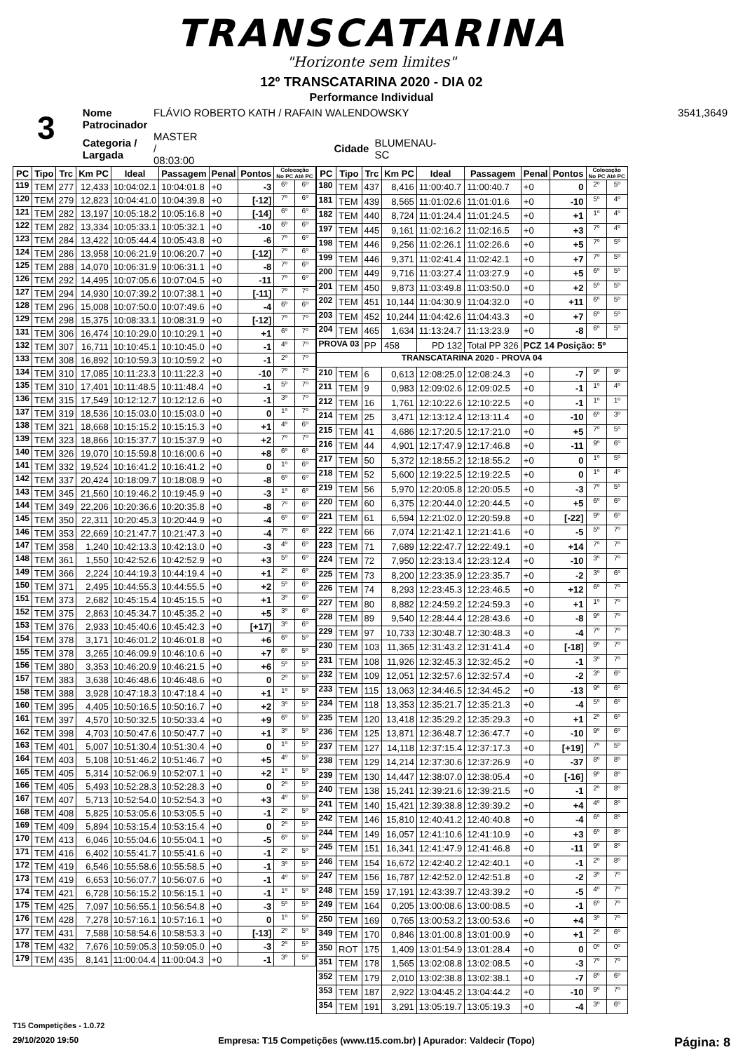TRANSCATARINA
"Horizonte sem limites"
12º TRANSCATARINA 2020 - DIA 02
Performance Individual
3
| Nome | FLÁVIO ROBERTO KATH / RAFAIN WALENDOWSKY | | | 3541,3649 |
| Patrocinador | | | | |
| Categoria / Largada | MASTER / 08:03:00 | Cidade | BLUMENAU-SC | |
| PC | Tipo | Trc | Km PC | Ideal | Passagem | Penal | Pontos | Colocação No PC Até PC | |
| --- | --- | --- | --- | --- | --- | --- | --- | --- | --- |
| 119 | TEM | 277 | 12,433 | 10:04:02.1 | 10:04:01.8 | +0 | -3 | 6º | 6º |
| 120 | TEM | 279 | 12,823 | 10:04:41.0 | 10:04:39.8 | +0 | [-12] | 7º | 6º |
| 121 | TEM | 282 | 13,197 | 10:05:18.2 | 10:05:16.8 | +0 | [-14] | 6º | 6º |
| 122 | TEM | 282 | 13,334 | 10:05:33.1 | 10:05:32.1 | +0 | -10 | 6º | 6º |
| 123 | TEM | 284 | 13,422 | 10:05:44.4 | 10:05:43.8 | +0 | -6 | 7º | 6º |
| 124 | TEM | 286 | 13,958 | 10:06:21.9 | 10:06:20.7 | +0 | [-12] | 7º | 6º |
| 125 | TEM | 288 | 14,070 | 10:06:31.9 | 10:06:31.1 | +0 | -8 | 7º | 6º |
| 126 | TEM | 292 | 14,495 | 10:07:05.6 | 10:07:04.5 | +0 | -11 | 7º | 6º |
| 127 | TEM | 294 | 14,930 | 10:07:39.2 | 10:07:38.1 | +0 | [-11] | 7º | 7º |
| 128 | TEM | 296 | 15,008 | 10:07:50.0 | 10:07:49.6 | +0 | -4 | 6º | 6º |
| 129 | TEM | 298 | 15,375 | 10:08:33.1 | 10:08:31.9 | +0 | [-12] | 7º | 7º |
| 131 | TEM | 306 | 16,474 | 10:10:29.0 | 10:10:29.1 | +0 | +1 | 6º | 7º |
| 132 | TEM | 307 | 16,711 | 10:10:45.1 | 10:10:45.0 | +0 | -1 | 4º | 7º |
| 133 | TEM | 308 | 16,892 | 10:10:59.3 | 10:10:59.2 | +0 | -1 | 2º | 7º |
| 134 | TEM | 310 | 17,085 | 10:11:23.3 | 10:11:22.3 | +0 | -10 | 7º | 7º |
| 135 | TEM | 310 | 17,401 | 10:11:48.5 | 10:11:48.4 | +0 | -1 | 5º | 7º |
| 136 | TEM | 315 | 17,549 | 10:12:12.7 | 10:12:12.6 | +0 | -1 | 3º | 7º |
| 137 | TEM | 319 | 18,536 | 10:15:03.0 | 10:15:03.0 | +0 | 0 | 1º | 7º |
| 138 | TEM | 321 | 18,668 | 10:15:15.2 | 10:15:15.3 | +0 | +1 | 4º | 6º |
| 139 | TEM | 323 | 18,866 | 10:15:37.7 | 10:15:37.9 | +0 | +2 | 7º | 7º |
| 140 | TEM | 326 | 19,070 | 10:15:59.8 | 10:16:00.6 | +0 | +8 | 6º | 6º |
| 141 | TEM | 332 | 19,524 | 10:16:41.2 | 10:16:41.2 | +0 | 0 | 1º | 6º |
| 142 | TEM | 337 | 20,424 | 10:18:09.7 | 10:18:08.9 | +0 | -8 | 6º | 6º |
| 143 | TEM | 345 | 21,560 | 10:19:46.2 | 10:19:45.9 | +0 | -3 | 1º | 6º |
| 144 | TEM | 349 | 22,206 | 10:20:36.6 | 10:20:35.8 | +0 | -8 | 7º | 6º |
| 145 | TEM | 350 | 22,311 | 10:20:45.3 | 10:20:44.9 | +0 | -4 | 6º | 6º |
| 146 | TEM | 353 | 22,669 | 10:21:47.7 | 10:21:47.3 | +0 | -4 | 7º | 6º |
| 147 | TEM | 358 | 1,240 | 10:42:13.3 | 10:42:13.0 | +0 | -3 | 4º | 6º |
| 148 | TEM | 361 | 1,550 | 10:42:52.6 | 10:42:52.9 | +0 | +3 | 5º | 6º |
| 149 | TEM | 366 | 2,224 | 10:44:19.3 | 10:44:19.4 | +0 | +1 | 2º | 6º |
| 150 | TEM | 371 | 2,495 | 10:44:55.3 | 10:44:55.5 | +0 | +2 | 5º | 6º |
| 151 | TEM | 373 | 2,682 | 10:45:15.4 | 10:45:15.5 | +0 | +1 | 3º | 6º |
| 152 | TEM | 375 | 2,863 | 10:45:34.7 | 10:45:35.2 | +0 | +5 | 3º | 6º |
| 153 | TEM | 376 | 2,933 | 10:45:40.6 | 10:45:42.3 | +0 | [+17] | 3º | 6º |
| 154 | TEM | 378 | 3,171 | 10:46:01.2 | 10:46:01.8 | +0 | +6 | 6º | 5º |
| 155 | TEM | 378 | 3,265 | 10:46:09.9 | 10:46:10.6 | +0 | +7 | 6º | 5º |
| 156 | TEM | 380 | 3,353 | 10:46:20.9 | 10:46:21.5 | +0 | +6 | 5º | 5º |
| 157 | TEM | 383 | 3,638 | 10:46:48.6 | 10:46:48.6 | +0 | 0 | 2º | 5º |
| 158 | TEM | 388 | 3,928 | 10:47:18.3 | 10:47:18.4 | +0 | +1 | 1º | 5º |
| 160 | TEM | 395 | 4,405 | 10:50:16.5 | 10:50:16.7 | +0 | +2 | 3º | 5º |
| 161 | TEM | 397 | 4,570 | 10:50:32.5 | 10:50:33.4 | +0 | +9 | 6º | 5º |
| 162 | TEM | 398 | 4,703 | 10:50:47.6 | 10:50:47.7 | +0 | +1 | 3º | 5º |
| 163 | TEM | 401 | 5,007 | 10:51:30.4 | 10:51:30.4 | +0 | 0 | 1º | 5º |
| 164 | TEM | 403 | 5,108 | 10:51:46.2 | 10:51:46.7 | +0 | +5 | 4º | 5º |
| 165 | TEM | 405 | 5,314 | 10:52:06.9 | 10:52:07.1 | +0 | +2 | 1º | 5º |
| 166 | TEM | 405 | 5,493 | 10:52:28.3 | 10:52:28.3 | +0 | 0 | 2º | 5º |
| 167 | TEM | 407 | 5,713 | 10:52:54.0 | 10:52:54.3 | +0 | +3 | 4º | 5º |
| 168 | TEM | 408 | 5,825 | 10:53:05.6 | 10:53:05.5 | +0 | -1 | 2º | 5º |
| 169 | TEM | 409 | 5,894 | 10:53:15.4 | 10:53:15.4 | +0 | 0 | 2º | 5º |
| 170 | TEM | 413 | 6,046 | 10:55:04.6 | 10:55:04.1 | +0 | -5 | 6º | 5º |
| 171 | TEM | 416 | 6,402 | 10:55:41.7 | 10:55:41.6 | +0 | -1 | 2º | 5º |
| 172 | TEM | 419 | 6,546 | 10:55:58.6 | 10:55:58.5 | +0 | -1 | 3º | 5º |
| 173 | TEM | 419 | 6,653 | 10:56:07.7 | 10:56:07.6 | +0 | -1 | 4º | 5º |
| 174 | TEM | 421 | 6,728 | 10:56:15.2 | 10:56:15.1 | +0 | -1 | 1º | 5º |
| 175 | TEM | 425 | 7,097 | 10:56:55.1 | 10:56:54.8 | +0 | -3 | 5º | 5º |
| 176 | TEM | 428 | 7,278 | 10:57:16.1 | 10:57:16.1 | +0 | 0 | 1º | 5º |
| 177 | TEM | 431 | 7,588 | 10:58:54.6 | 10:58:53.3 | +0 | [-13] | 2º | 5º |
| 178 | TEM | 432 | 7,676 | 10:59:05.3 | 10:59:05.0 | +0 | -3 | 2º | 5º |
| 179 | TEM | 435 | 8,141 | 11:00:04.4 | 11:00:04.3 | +0 | -1 | 3º | 5º |
| PC | Tipo | Trc | Km PC | Ideal | Passagem | Penal | Pontos | Colocação No PC Até PC | |
| --- | --- | --- | --- | --- | --- | --- | --- | --- | --- |
| 180 | TEM | 437 | 8,416 | 11:00:40.7 | 11:00:40.7 | +0 | 0 | 2º | 5º |
| 181 | TEM | 439 | 8,565 | 11:01:02.6 | 11:01:01.6 | +0 | -10 | 5º | 4º |
| 182 | TEM | 440 | 8,724 | 11:01:24.4 | 11:01:24.5 | +0 | +1 | 1º | 4º |
| 197 | TEM | 445 | 9,161 | 11:02:16.2 | 11:02:16.5 | +0 | +3 | 7º | 4º |
| 198 | TEM | 446 | 9,256 | 11:02:26.1 | 11:02:26.6 | +0 | +5 | 7º | 5º |
| 199 | TEM | 446 | 9,371 | 11:02:41.4 | 11:02:42.1 | +0 | +7 | 7º | 5º |
| 200 | TEM | 449 | 9,716 | 11:03:27.4 | 11:03:27.9 | +0 | +5 | 6º | 5º |
| 201 | TEM | 450 | 9,873 | 11:03:49.8 | 11:03:50.0 | +0 | +2 | 5º | 5º |
| 202 | TEM | 451 | 10,144 | 11:04:30.9 | 11:04:32.0 | +0 | +11 | 6º | 5º |
| 203 | TEM | 452 | 10,244 | 11:04:42.6 | 11:04:43.3 | +0 | +7 | 6º | 5º |
| 204 | TEM | 465 | 1,634 | 11:13:24.7 | 11:13:23.9 | +0 | -8 | 6º | 5º |
| PROVA 03 | | PP | 458 | PD 132 | Total PP 326 | PCZ 14 Posição: 5º | | | |
| TRANSCATARINA 2020 - PROVA 04 | | | | | | | | | |
| 210 | TEM | 6 | 0,613 | 12:08:25.0 | 12:08:24.3 | +0 | -7 | 9º | 9º |
| 211 | TEM | 9 | 0,983 | 12:09:02.6 | 12:09:02.5 | +0 | -1 | 1º | 4º |
| 212 | TEM | 16 | 1,761 | 12:10:22.6 | 12:10:22.5 | +0 | -1 | 1º | 1º |
| 214 | TEM | 25 | 3,471 | 12:13:12.4 | 12:13:11.4 | +0 | -10 | 6º | 3º |
| 215 | TEM | 41 | 4,686 | 12:17:20.5 | 12:17:21.0 | +0 | +5 | 7º | 5º |
| 216 | TEM | 44 | 4,901 | 12:17:47.9 | 12:17:46.8 | +0 | -11 | 9º | 6º |
| 217 | TEM | 50 | 5,372 | 12:18:55.2 | 12:18:55.2 | +0 | 0 | 1º | 5º |
| 218 | TEM | 52 | 5,600 | 12:19:22.5 | 12:19:22.5 | +0 | 0 | 1º | 4º |
| 219 | TEM | 56 | 5,970 | 12:20:05.8 | 12:20:05.5 | +0 | -3 | 7º | 5º |
| 220 | TEM | 60 | 6,375 | 12:20:44.0 | 12:20:44.5 | +0 | +5 | 6º | 6º |
| 221 | TEM | 61 | 6,594 | 12:21:02.0 | 12:20:59.8 | +0 | [-22] | 9º | 6º |
| 222 | TEM | 66 | 7,074 | 12:21:42.1 | 12:21:41.6 | +0 | -5 | 5º | 7º |
| 223 | TEM | 71 | 7,689 | 12:22:47.7 | 12:22:49.1 | +0 | +14 | 7º | 7º |
| 224 | TEM | 72 | 7,950 | 12:23:13.4 | 12:23:12.4 | +0 | -10 | 3º | 7º |
| 225 | TEM | 73 | 8,200 | 12:23:35.9 | 12:23:35.7 | +0 | -2 | 3º | 6º |
| 226 | TEM | 74 | 8,293 | 12:23:45.3 | 12:23:46.5 | +0 | +12 | 6º | 7º |
| 227 | TEM | 80 | 8,882 | 12:24:59.2 | 12:24:59.3 | +0 | +1 | 1º | 7º |
| 228 | TEM | 89 | 9,540 | 12:28:44.4 | 12:28:43.6 | +0 | -8 | 9º | 7º |
| 229 | TEM | 97 | 10,733 | 12:30:48.7 | 12:30:48.3 | +0 | -4 | 7º | 7º |
| 230 | TEM | 103 | 11,365 | 12:31:43.2 | 12:31:41.4 | +0 | [-18] | 9º | 7º |
| 231 | TEM | 108 | 11,926 | 12:32:45.3 | 12:32:45.2 | +0 | -1 | 3º | 7º |
| 232 | TEM | 109 | 12,051 | 12:32:57.6 | 12:32:57.4 | +0 | -2 | 3º | 6º |
| 233 | TEM | 115 | 13,063 | 12:34:46.5 | 12:34:45.2 | +0 | -13 | 9º | 6º |
| 234 | TEM | 118 | 13,353 | 12:35:21.7 | 12:35:21.3 | +0 | -4 | 5º | 6º |
| 235 | TEM | 120 | 13,418 | 12:35:29.2 | 12:35:29.3 | +0 | +1 | 2º | 6º |
| 236 | TEM | 125 | 13,871 | 12:36:48.7 | 12:36:47.7 | +0 | -10 | 9º | 6º |
| 237 | TEM | 127 | 14,118 | 12:37:15.4 | 12:37:17.3 | +0 | [+19] | 7º | 5º |
| 238 | TEM | 129 | 14,214 | 12:37:30.6 | 12:37:26.9 | +0 | -37 | 8º | 8º |
| 239 | TEM | 130 | 14,447 | 12:38:07.0 | 12:38:05.4 | +0 | [-16] | 9º | 8º |
| 240 | TEM | 138 | 15,241 | 12:39:21.6 | 12:39:21.5 | +0 | -1 | 2º | 8º |
| 241 | TEM | 140 | 15,421 | 12:39:38.8 | 12:39:39.2 | +0 | +4 | 4º | 8º |
| 242 | TEM | 146 | 15,810 | 12:40:41.2 | 12:40:40.8 | +0 | -4 | 6º | 8º |
| 244 | TEM | 149 | 16,057 | 12:41:10.6 | 12:41:10.9 | +0 | +3 | 6º | 8º |
| 245 | TEM | 151 | 16,341 | 12:41:47.9 | 12:41:46.8 | +0 | -11 | 9º | 8º |
| 246 | TEM | 154 | 16,672 | 12:42:40.2 | 12:42:40.1 | +0 | -1 | 2º | 8º |
| 247 | TEM | 156 | 16,787 | 12:42:52.0 | 12:42:51.8 | +0 | -2 | 3º | 7º |
| 248 | TEM | 159 | 17,191 | 12:43:39.7 | 12:43:39.2 | +0 | -5 | 4º | 7º |
| 249 | TEM | 164 | 0,205 | 13:00:08.6 | 13:00:08.5 | +0 | -1 | 6º | 7º |
| 250 | TEM | 169 | 0,765 | 13:00:53.2 | 13:00:53.6 | +0 | +4 | 3º | 7º |
| 349 | TEM | 170 | 0,846 | 13:01:00.8 | 13:01:00.9 | +0 | +1 | 2º | 6º |
| 350 | ROT | 175 | 1,409 | 13:01:54.9 | 13:01:28.4 | +0 | 0 | 0º | 0º |
| 351 | TEM | 178 | 1,565 | 13:02:08.8 | 13:02:08.5 | +0 | -3 | 7º | 7º |
| 352 | TEM | 179 | 2,010 | 13:02:38.8 | 13:02:38.1 | +0 | -7 | 8º | 6º |
| 353 | TEM | 187 | 2,922 | 13:04:45.2 | 13:04:44.2 | +0 | -10 | 9º | 7º |
| 354 | TEM | 191 | 3,291 | 13:05:19.7 | 13:05:19.3 | +0 | -4 | 3º | 6º |
T15 Competições - 1.0.72
29/10/2020 19:50 Empresa: T15 Competições (www.t15.com.br) | Apurador: Valdecir (Topo) Página: 8